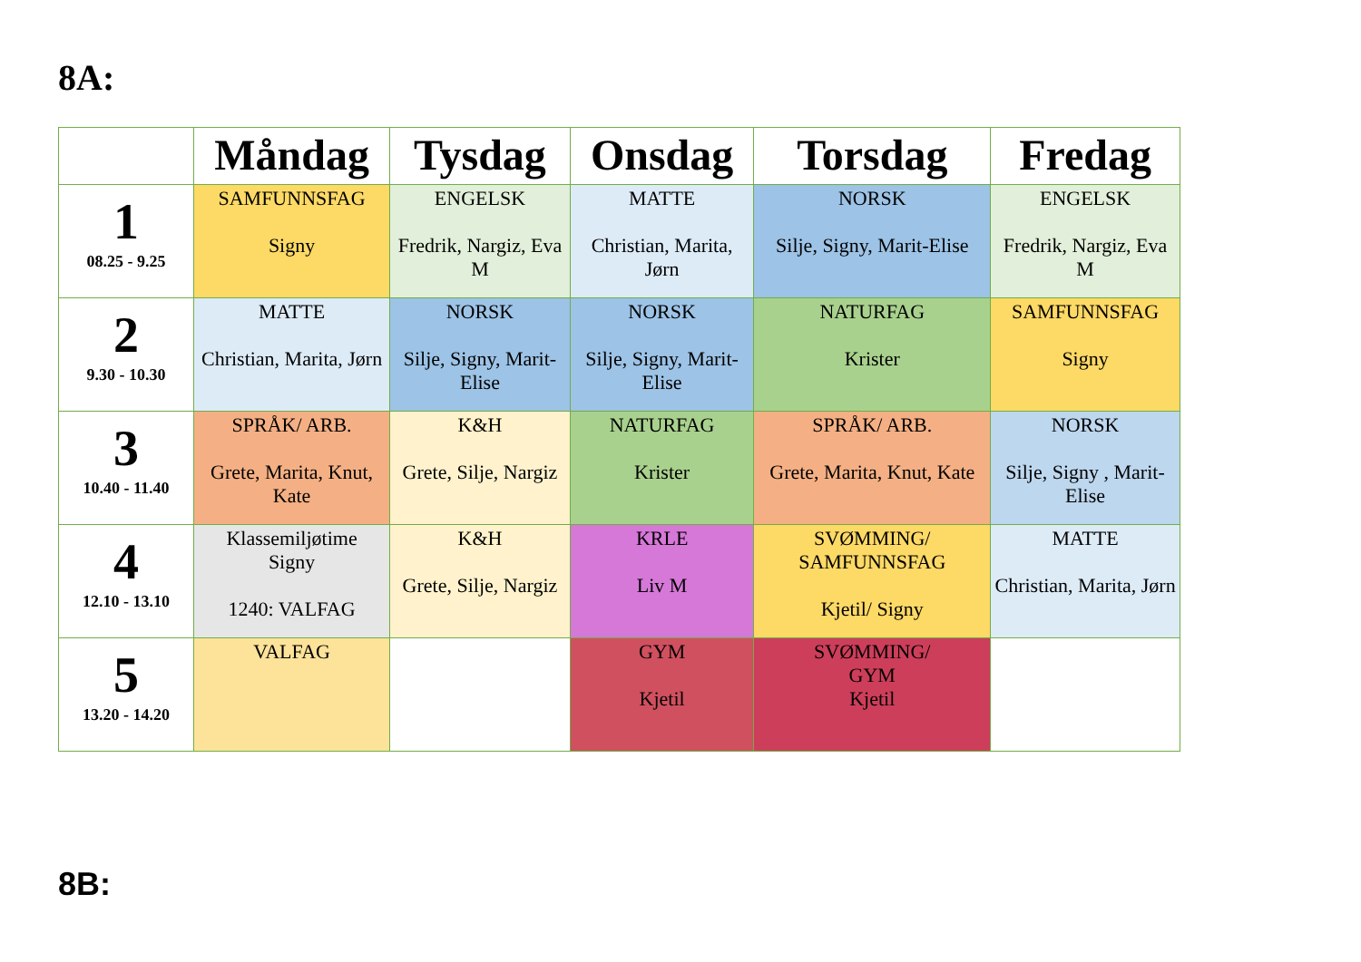8A:
| | Måndag | Tysdag | Onsdag | Torsdag | Fredag |
| --- | --- | --- | --- | --- | --- |
| 1 08.25 - 9.25 | SAMFUNNSFAG Signy | ENGELSK Fredrik, Nargiz, Eva M | MATTE Christian, Marita, Jørn | NORSK Silje, Signy, Marit-Elise | ENGELSK Fredrik, Nargiz, Eva M |
| 2 9.30 - 10.30 | MATTE Christian, Marita, Jørn | NORSK Silje, Signy, Marit-Elise | NORSK Silje, Signy, Marit-Elise | NATURFAG Krister | SAMFUNNSFAG Signy |
| 3 10.40 - 11.40 | SPRÅK/ ARB. Grete, Marita, Knut, Kate | K&H Grete, Silje, Nargiz | NATURFAG Krister | SPRÅK/ ARB. Grete, Marita, Knut, Kate | NORSK Silje, Signy , Marit-Elise |
| 4 12.10 - 13.10 | Klassemiljøtime Signy 1240: VALFAG | K&H Grete, Silje, Nargiz | KRLE Liv M | SVØMMING/ SAMFUNNSFAG Kjetil/ Signy | MATTE Christian, Marita, Jørn |
| 5 13.20 - 14.20 | VALFAG | | GYM Kjetil | SVØMMING/ GYM Kjetil | |
8B: